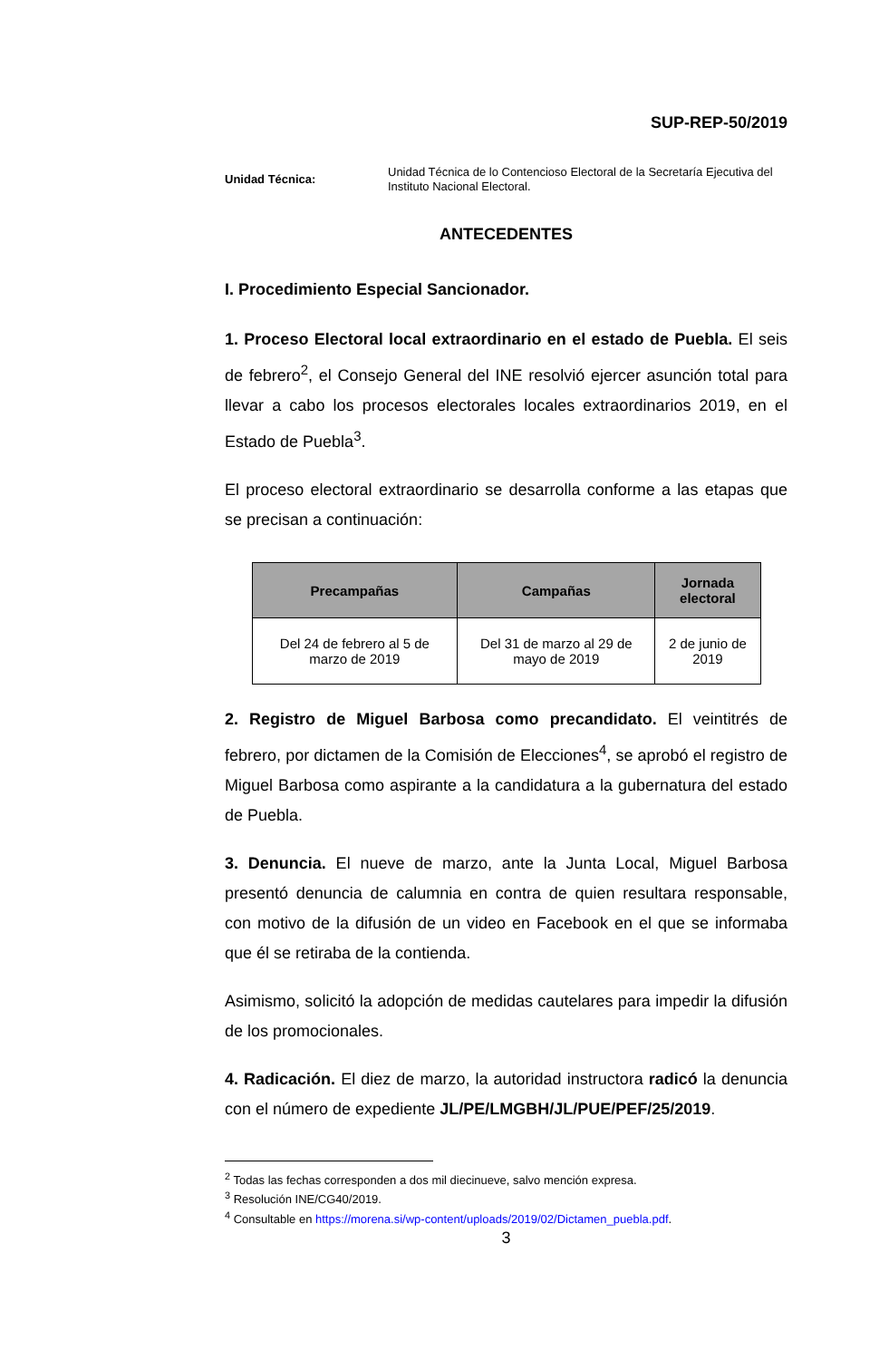SUP-REP-50/2019
Unidad Técnica:
Unidad Técnica de lo Contencioso Electoral de la Secretaría Ejecutiva del Instituto Nacional Electoral.
ANTECEDENTES
I. Procedimiento Especial Sancionador.
1. Proceso Electoral local extraordinario en el estado de Puebla. El seis de febrero<sup>2</sup>, el Consejo General del INE resolvió ejercer asunción total para llevar a cabo los procesos electorales locales extraordinarios 2019, en el Estado de Puebla<sup>3</sup>.
El proceso electoral extraordinario se desarrolla conforme a las etapas que se precisan a continuación:
| Precampañas | Campañas | Jornada electoral |
| --- | --- | --- |
| Del 24 de febrero al 5 de marzo de 2019 | Del 31 de marzo al 29 de mayo de 2019 | 2 de junio de 2019 |
2. Registro de Miguel Barbosa como precandidato. El veintitrés de febrero, por dictamen de la Comisión de Elecciones<sup>4</sup>, se aprobó el registro de Miguel Barbosa como aspirante a la candidatura a la gubernatura del estado de Puebla.
3. Denuncia. El nueve de marzo, ante la Junta Local, Miguel Barbosa presentó denuncia de calumnia en contra de quien resultara responsable, con motivo de la difusión de un video en Facebook en el que se informaba que él se retiraba de la contienda.
Asimismo, solicitó la adopción de medidas cautelares para impedir la difusión de los promocionales.
4. Radicación. El diez de marzo, la autoridad instructora radicó la denuncia con el número de expediente JL/PE/LMGBH/JL/PUE/PEF/25/2019.
<sup>2</sup> Todas las fechas corresponden a dos mil diecinueve, salvo mención expresa.
<sup>3</sup> Resolución INE/CG40/2019.
<sup>4</sup> Consultable en https://morena.si/wp-content/uploads/2019/02/Dictamen_puebla.pdf.
3